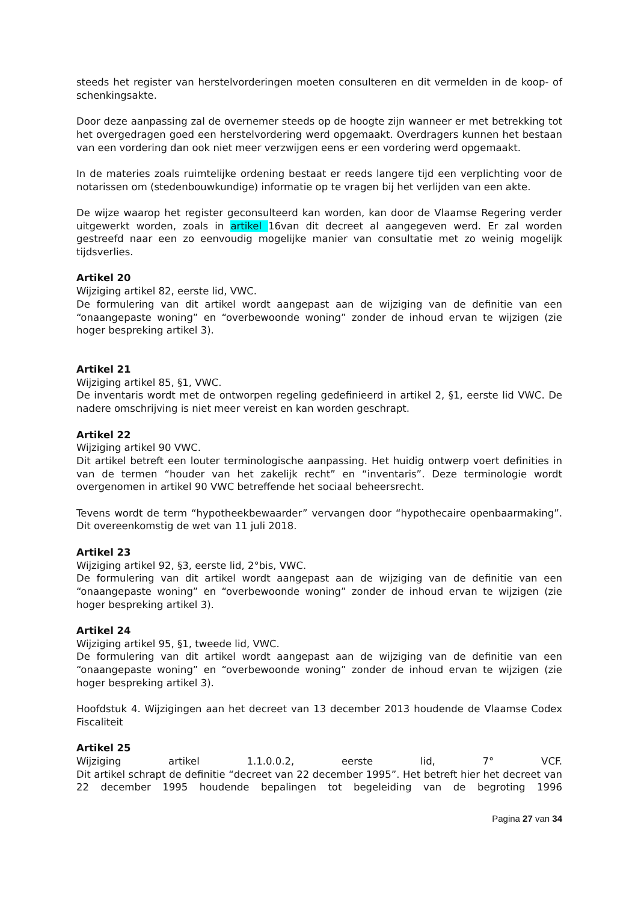steeds het register van herstelvorderingen moeten consulteren en dit vermelden in de koop- of schenkingsakte.
Door deze aanpassing zal de overnemer steeds op de hoogte zijn wanneer er met betrekking tot het overgedragen goed een herstelvordering werd opgemaakt. Overdragers kunnen het bestaan van een vordering dan ook niet meer verzwijgen eens er een vordering werd opgemaakt.
In de materies zoals ruimtelijke ordening bestaat er reeds langere tijd een verplichting voor de notarissen om (stedenbouwkundige) informatie op te vragen bij het verlijden van een akte.
De wijze waarop het register geconsulteerd kan worden, kan door de Vlaamse Regering verder uitgewerkt worden, zoals in artikel 16van dit decreet al aangegeven werd. Er zal worden gestreefd naar een zo eenvoudig mogelijke manier van consultatie met zo weinig mogelijk tijdsverlies.
Artikel 20
Wijziging artikel 82, eerste lid, VWC.
De formulering van dit artikel wordt aangepast aan de wijziging van de definitie van een “onaangepaste woning” en “overbewoonde woning” zonder de inhoud ervan te wijzigen (zie hoger bespreking artikel 3).
Artikel 21
Wijziging artikel 85, §1, VWC.
De inventaris wordt met de ontworpen regeling gedefinieerd in artikel 2, §1, eerste lid VWC. De nadere omschrijving is niet meer vereist en kan worden geschrapt.
Artikel 22
Wijziging artikel 90 VWC.
Dit artikel betreft een louter terminologische aanpassing. Het huidig ontwerp voert definities in van de termen “houder van het zakelijk recht” en “inventaris”. Deze terminologie wordt overgenomen in artikel 90 VWC betreffende het sociaal beheersrecht.
Tevens wordt de term “hypotheekbewaarder” vervangen door “hypothecaire openbaarmaking”. Dit overeenkomstig de wet van 11 juli 2018.
Artikel 23
Wijziging artikel 92, §3, eerste lid, 2°bis, VWC.
De formulering van dit artikel wordt aangepast aan de wijziging van de definitie van een “onaangepaste woning” en “overbewoonde woning” zonder de inhoud ervan te wijzigen (zie hoger bespreking artikel 3).
Artikel 24
Wijziging artikel 95, §1, tweede lid, VWC.
De formulering van dit artikel wordt aangepast aan de wijziging van de definitie van een “onaangepaste woning” en “overbewoonde woning” zonder de inhoud ervan te wijzigen (zie hoger bespreking artikel 3).
Hoofdstuk 4. Wijzigingen aan het decreet van 13 december 2013 houdende de Vlaamse Codex Fiscaliteit
Artikel 25
Wijziging artikel 1.1.0.0.2, eerste lid, 7° VCF.
Dit artikel schrapt de definitie “decreet van 22 december 1995”. Het betreft hier het decreet van 22 december 1995 houdende bepalingen tot begeleiding van de begroting 1996
Pagina 27 van 34